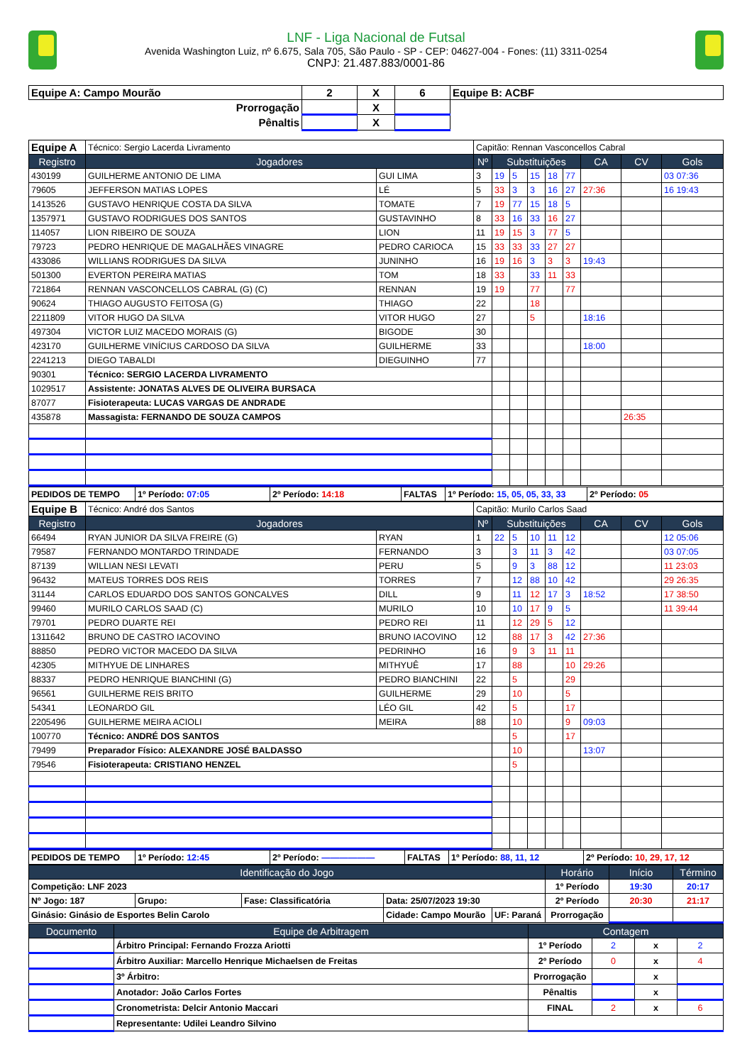LNF - Liga Nacional de Futsal
Avenida Washington Luiz, nº 6.675, Sala 705, São Paulo - SP - CEP: 04627-004 - Fones: (11) 3311-0254
CNPJ: 21.487.883/0001-86
| Equipe A: Campo Mourão | 2 | X | 6 | Equipe B: ACBF |
| Prorrogação | | X | | |
| Pênaltis | | X | | |
| Equipe A | Técnico: Sergio Lacerda Livramento | | Capitão: Rennan Vasconcellos Cabral | | | | | | | | |
| Registro | Jogadores | | Nº | Substituições | | | | | CA | CV | Gols |
| 430199 | GUILHERME ANTONIO DE LIMA | GUI LIMA | 3 | 19 | 5 | 15 | 18 | 77 | | | 03 07:36 |
| 79605 | JEFFERSON MATIAS LOPES | LÉ | 5 | 33 | 3 | 3 | 16 | 27 | 27:36 | | 16 19:43 |
| 1413526 | GUSTAVO HENRIQUE COSTA DA SILVA | TOMATE | 7 | 19 | 77 | 15 | 18 | 5 | | | |
| 1357971 | GUSTAVO RODRIGUES DOS SANTOS | GUSTAVINHO | 8 | 33 | 16 | 33 | 16 | 27 | | | |
| 114057 | LION RIBEIRO DE SOUZA | LION | 11 | 19 | 15 | 3 | 77 | 5 | | | |
| 79723 | PEDRO HENRIQUE DE MAGALHÃES VINAGRE | PEDRO CARIOCA | 15 | 33 | 33 | 33 | 27 | 27 | | | |
| 433086 | WILLIANS RODRIGUES DA SILVA | JUNINHO | 16 | 19 | 16 | 3 | 3 | 3 | 19:43 | | |
| 501300 | EVERTON PEREIRA MATIAS | TOM | 18 | 33 | | 33 | 11 | 33 | | | |
| 721864 | RENNAN VASCONCELLOS CABRAL (G) (C) | RENNAN | 19 | 19 | | 77 | | 77 | | | |
| 90624 | THIAGO AUGUSTO FEITOSA (G) | THIAGO | 22 | | | 18 | | | | | |
| 2211809 | VITOR HUGO DA SILVA | VITOR HUGO | 27 | | | 5 | | | 18:16 | | |
| 497304 | VICTOR LUIZ MACEDO MORAIS (G) | BIGODE | 30 | | | | | | | | |
| 423170 | GUILHERME VINÍCIUS CARDOSO DA SILVA | GUILHERME | 33 | | | | | | 18:00 | | |
| 2241213 | DIEGO TABALDI | DIEGUINHO | 77 | | | | | | | | |
| 90301 | Técnico: SERGIO LACERDA LIVRAMENTO | | | | | | | | | | |
| 1029517 | Assistente: JONATAS ALVES DE OLIVEIRA BURSACA | | | | | | | | | | |
| 87077 | Fisioterapeuta: LUCAS VARGAS DE ANDRADE | | | | | | | | | | |
| 435878 | Massagista: FERNANDO DE SOUZA CAMPOS | | | | | | | | | 26:35 | |
| PEDIDOS DE TEMPO | 1º Período: 07:05 | 2º Período: 14:18 | FALTAS | 1º Período: 15, 05, 05, 33, 33 | 2º Período: 05 |
| Equipe B | Técnico: André dos Santos | | Capitão: Murilo Carlos Saad | | | | | | | | |
| Registro | Jogadores | | Nº | Substituições | | | | | CA | CV | Gols |
| 66494 | RYAN JUNIOR DA SILVA FREIRE (G) | RYAN | 1 | 22 | 5 | 10 | 11 | 12 | | | 12 05:06 |
| 79587 | FERNANDO MONTARDO TRINDADE | FERNANDO | 3 | | 3 | 11 | 3 | 42 | | | 03 07:05 |
| 87139 | WILLIAN NESI LEVATI | PERU | 5 | | 9 | 3 | 88 | 12 | | | 11 23:03 |
| 96432 | MATEUS TORRES DOS REIS | TORRES | 7 | | 12 | 88 | 10 | 42 | | | 29 26:35 |
| 31144 | CARLOS EDUARDO DOS SANTOS GONCALVES | DILL | 9 | | 11 | 12 | 17 | 3 | 18:52 | | 17 38:50 |
| 99460 | MURILO CARLOS SAAD (C) | MURILO | 10 | | 10 | 17 | 9 | 5 | | | 11 39:44 |
| 79701 | PEDRO DUARTE REI | PEDRO REI | 11 | | 12 | 29 | 5 | 12 | | | |
| 1311642 | BRUNO DE CASTRO IACOVINO | BRUNO IACOVINO | 12 | | 88 | 17 | 3 | 42 | 27:36 | | |
| 88850 | PEDRO VICTOR MACEDO DA SILVA | PEDRINHO | 16 | | 9 | 3 | 11 | 11 | | | |
| 42305 | MITHYUE DE LINHARES | MITHYUÊ | 17 | | 88 | | | 10 | 29:26 | | |
| 88337 | PEDRO HENRIQUE BIANCHINI (G) | PEDRO BIANCHINI | 22 | | 5 | | | 29 | | | |
| 96561 | GUILHERME REIS BRITO | GUILHERME | 29 | | 10 | | | 5 | | | |
| 54341 | LEONARDO GIL | LÉO GIL | 42 | | 5 | | | 17 | | | |
| 2205496 | GUILHERME MEIRA ACIOLI | MEIRA | 88 | | 10 | | | 9 | 09:03 | | |
| 100770 | Técnico: ANDRÉ DOS SANTOS | | | | 5 | | | 17 | | | |
| 79499 | Preparador Físico: ALEXANDRE JOSÉ BALDASSO | | | | 10 | | | | 13:07 | | |
| 79546 | Fisioterapeuta: CRISTIANO HENZEL | | | | 5 | | | | | | |
| PEDIDOS DE TEMPO | 1º Período: 12:45 | 2º Período: —————— | FALTAS | 1º Período: 88, 11, 12 | 2º Período: 10, 29, 17, 12 |
| Identificação do Jogo | | | | | Horário | Início | Término |
| --- | --- | --- | --- | --- | --- | --- | --- |
| Competição: LNF 2023 | | | | | 1º Período | 19:30 | 20:17 |
| Nº Jogo: 187 | Grupo: | Fase: Classificatória | Data: 25/07/2023 19:30 | | 2º Período | 20:30 | 21:17 |
| Ginásio: Ginásio de Esportes Belin Carolo | | | Cidade: Campo Mourão | UF: Paraná | Prorrogação | | |
| Documento | Equipe de Arbitragem | Contagem | | | |
| --- | --- | --- | --- | --- | --- |
| | Árbitro Principal: Fernando Frozza Ariotti | 1º Período | 2 | x | 2 |
| | Árbitro Auxiliar: Marcello Henrique Michaelsen de Freitas | 2º Período | 0 | x | 4 |
| | 3º Árbitro: | Prorrogação | | x | |
| | Anotador: João Carlos Fortes | Pênaltis | | x | |
| | Cronometrista: Delcir Antonio Maccari | FINAL | 2 | x | 6 |
| | Representante: Udilei Leandro Silvino | | | | |